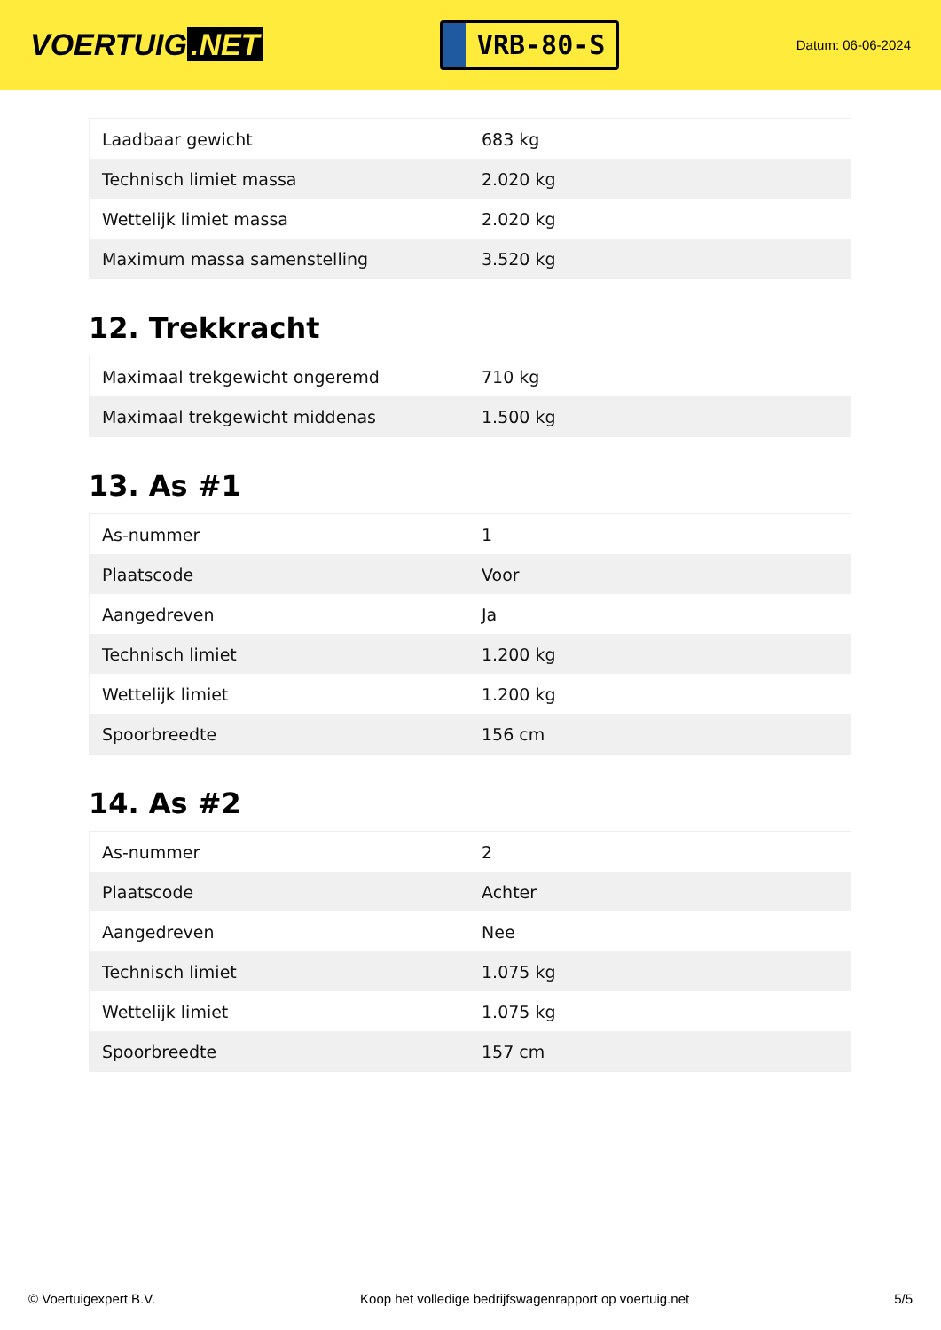VOERTUIG.NET
VRB-80-S
Datum: 06-06-2024
| Laadbaar gewicht | 683 kg |
| Technisch limiet massa | 2.020 kg |
| Wettelijk limiet massa | 2.020 kg |
| Maximum massa samenstelling | 3.520 kg |
12. Trekkracht
| Maximaal trekgewicht ongeremd | 710 kg |
| Maximaal trekgewicht middenas | 1.500 kg |
13. As #1
| As-nummer | 1 |
| Plaatscode | Voor |
| Aangedreven | Ja |
| Technisch limiet | 1.200 kg |
| Wettelijk limiet | 1.200 kg |
| Spoorbreedte | 156 cm |
14. As #2
| As-nummer | 2 |
| Plaatscode | Achter |
| Aangedreven | Nee |
| Technisch limiet | 1.075 kg |
| Wettelijk limiet | 1.075 kg |
| Spoorbreedte | 157 cm |
© Voertuigexpert B.V. Koop het volledige bedrijfswagenrapport op voertuig.net 5/5